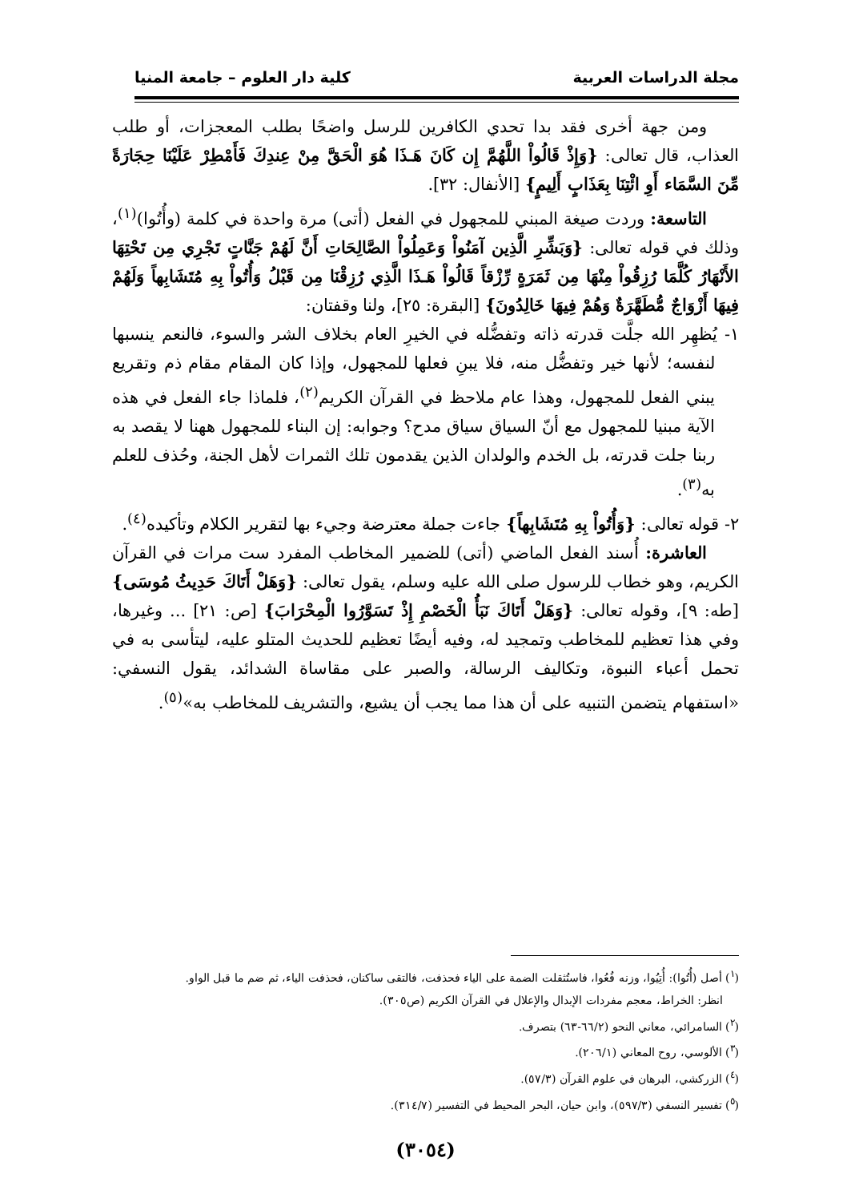مجلة الدراسات العربية كلية دار العلوم – جامعة المنيا
ومن جهة أخرى فقد بدا تحدي الكافرين للرسل واضحًا بطلب المعجزات، أو طلب العذاب، قال تعالى: {وَإِذْ قَالُواْ اللَّهُمَّ إِن كَانَ هَـذَا هُوَ الْحَقَّ مِنْ عِندِكَ فَأَمْطِرْ عَلَيْنَا حِجَارَةً مِّنَ السَّمَاء أَوِ ائْتِنَا بِعَذَابٍ أَلِيمٍ} [الأنفال: ٣٢].
التاسعة: وردت صيغة المبني للمجهول في الفعل (أتى) مرة واحدة في كلمة (وأُتُوا)<sup>(١)</sup>، وذلك في قوله تعالى: {وَبَشِّرِ الَّذِين آمَنُواْ وَعَمِلُواْ الصَّالِحَاتِ أَنَّ لَهُمْ جَنَّاتٍ تَجْرِي مِن تَحْتِهَا الأَنْهَارُ كُلَّمَا رُزِقُواْ مِنْهَا مِن ثَمَرَةٍ رِّزْقاً قَالُواْ هَـذَا الَّذِي رُزِقْنَا مِن قَبْلُ وَأُتُواْ بِهِ مُتَشَابِهاً وَلَهُمْ فِيهَا أَزْوَاجٌ مُّطَهَّرَةٌ وَهُمْ فِيهَا خَالِدُونَ} [البقرة: ٢٥]، ولنا وقفتان:
١- يُظهِر الله جلَّت قدرته ذاته وتفضُّله في الخيرِ العام بخلاف الشر والسوء، فالنعم ينسبها لنفسه؛ لأنها خير وتفضُّل منه، فلا يبنِ فعلها للمجهول، وإذا كان المقام مقام ذم وتقريع يبني الفعل للمجهول، وهذا عام ملاحظ في القرآن الكريم<sup>(٢)</sup>، فلماذا جاء الفعل في هذه الآية مبنيا للمجهول مع أنّ السياق سياق مدح؟ وجوابه: إن البناء للمجهول ههنا لا يقصد به ربنا جلت قدرته، بل الخدم والولدان الذين يقدمون تلك الثمرات لأهل الجنة، وحُذف للعلم به<sup>(٣)</sup>.
٢- قوله تعالى: {وَأُتُواْ بِهِ مُتَشَابِهاً} جاءت جملة معترضة وجيء بها لتقرير الكلام وتأكيده<sup>(٤)</sup>.
العاشرة: أُسند الفعل الماضي (أتى) للضمير المخاطب المفرد ست مرات في القرآن الكريم، وهو خطاب للرسول صلى الله عليه وسلم، يقول تعالى: {وَهَلْ أَتَاكَ حَدِيثُ مُوسَى} [طه: ٩]، وقوله تعالى: {وَهَلْ أَتَاكَ نَبَأُ الْخَصْمِ إِذْ تَسَوَّرُوا الْمِحْرَابَ} [ص: ٢١] ... وغيرها، وفي هذا تعظيم للمخاطب وتمجيد له، وفيه أيضًا تعظيم للحديث المتلو عليه، ليتأسى به في تحمل أعباء النبوة، وتكاليف الرسالة، والصبر على مقاساة الشدائد، يقول النسفي: «استفهام يتضمن التنبيه على أن هذا مما يجب أن يشيع، والتشريف للمخاطب به»<sup>(٥)</sup>.
(<sup>١</sup>) أصل (أُتُوا): أُتِيُوا، وزنه فُعُوا، فاستُثقلت الضمة على الياء فحذفت، فالتقى ساكنان، فحذفت الياء، ثم ضم ما قبل الواو.
انظر: الخراط، معجم مفردات الإبدال والإعلال في القرآن الكريم (ص٣٠٥).
(<sup>٢</sup>) السامرائي، معاني النحو (٦٦/٢-٦٣) بتصرف.
(<sup>٣</sup>) الألوسي، روح المعاني (٢٠٦/١).
(<sup>٤</sup>) الزركشي، البرهان في علوم القرآن (٥٧/٣).
(<sup>٥</sup>) تفسير النسفي (٥٩٧/٣)، وابن حيان، البحر المحيط في التفسير (٣١٤/٧).
(٣٠٥٤)